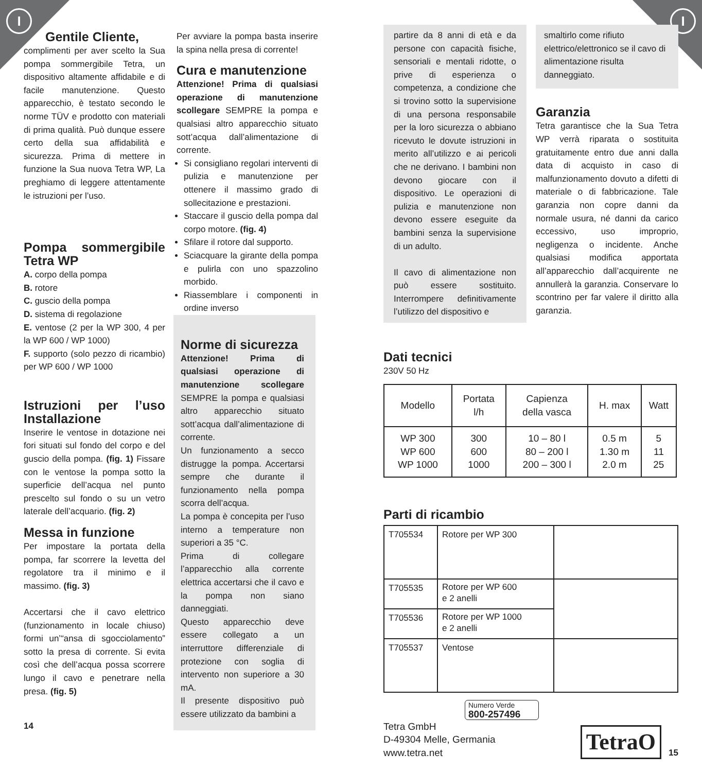I I
Gentile Cliente,
complimenti per aver scelto la Sua pompa sommergibile Tetra, un dispositivo altamente affidabile e di facile manutenzione. Questo apparecchio, è testato secondo le norme TÜV e prodotto con materiali di prima qualità. Può dunque essere certo della sua affidabilità e sicurezza. Prima di mettere in funzione la Sua nuova Tetra WP, La preghiamo di leggere attentamente le istruzioni per l’uso.
Pompa sommergibile Tetra WP
A. corpo della pompa
B. rotore
C. guscio della pompa
D. sistema di regolazione
E. ventose (2 per la WP 300, 4 per la WP 600 / WP 1000)
F. supporto (solo pezzo di ricambio) per WP 600 / WP 1000
Istruzioni per l’uso Installazione
Inserire le ventose in dotazione nei fori situati sul fondo del corpo e del guscio della pompa. (fig. 1) Fissare con le ventose la pompa sotto la superficie dell’acqua nel punto prescelto sul fondo o su un vetro laterale dell’acquario. (fig. 2)
Messa in funzione
Per impostare la portata della pompa, far scorrere la levetta del regolatore tra il minimo e il massimo. (fig. 3)
Accertarsi che il cavo elettrico (funzionamento in locale chiuso) formi un’“ansa di sgocciolamento” sotto la presa di corrente. Si evita così che dell’acqua possa scorrere lungo il cavo e penetrare nella presa. (fig. 5)
14
Per avviare la pompa basta inserire la spina nella presa di corrente!
Cura e manutenzione
Attenzione! Prima di qualsiasi operazione di manutenzione scollegare SEMPRE la pompa e qualsiasi altro apparecchio situato sott’acqua dall’alimentazione di corrente.
Si consigliano regolari interventi di pulizia e manutenzione per ottenere il massimo grado di sollecitazione e prestazioni.
Staccare il guscio della pompa dal corpo motore. (fig. 4)
Sfilare il rotore dal supporto.
Sciacquare la girante della pompa e pulirla con uno spazzolino morbido.
Riassemblare i componenti in ordine inverso
Norme di sicurezza
Attenzione! Prima di qualsiasi operazione di manutenzione scollegare SEMPRE la pompa e qualsiasi altro apparecchio situato sott’acqua dall’alimentazione di corrente.
Un funzionamento a secco distrugge la pompa. Accertarsi sempre che durante il funzionamento nella pompa scorra dell’acqua.
La pompa è concepita per l’uso interno a temperature non superiori a 35 °C.
Prima di collegare l’apparecchio alla corrente elettrica accertarsi che il cavo e la pompa non siano danneggiati.
Questo apparecchio deve essere collegato a un interruttore differenziale di protezione con soglia di intervento non superiore a 30 mA.
Il presente dispositivo può essere utilizzato da bambini a
partire da 8 anni di età e da persone con capacità fisiche, sensoriali e mentali ridotte, o prive di esperienza o competenza, a condizione che si trovino sotto la supervisione di una persona responsabile per la loro sicurezza o abbiano ricevuto le dovute istruzioni in merito all’utilizzo e ai pericoli che ne derivano. I bambini non devono giocare con il dispositivo. Le operazioni di pulizia e manutenzione non devono essere eseguite da bambini senza la supervisione di un adulto.
Il cavo di alimentazione non può essere sostituito. Interrompere definitivamente l’utilizzo del dispositivo e
smaltirlo come rifiuto elettrico/elettronico se il cavo di alimentazione risulta danneggiato.
Garanzia
Tetra garantisce che la Sua Tetra WP verrà riparata o sostituita gratuitamente entro due anni dalla data di acquisto in caso di malfunzionamento dovuto a difetti di materiale o di fabbricazione. Tale garanzia non copre danni da normale usura, né danni da carico eccessivo, uso improprio, negligenza o incidente. Anche qualsiasi modifica apportata all’apparecchio dall’acquirente ne annullerà la garanzia. Conservare lo scontrino per far valere il diritto alla garanzia.
Dati tecnici
230V 50 Hz
| Modello | Portata l/h | Capienza della vasca | H. max | Watt |
| WP 300 WP 600 WP 1000 | 300 600 1000 | 10 – 80 l 80 – 200 l 200 – 300 l | 0.5 m 1.30 m 2.0 m | 5 11 25 |
Parti di ricambio
| T705534 | Rotore per WP 300 | |
| T705535 | Rotore per WP 600 e 2 anelli | |
| T705536 | Rotore per WP 1000 e 2 anelli | |
| T705537 | Ventose | |
Numero Verde
800-257496
Tetra GmbH
D-49304 Melle, Germania
www.tetra.net
TetraO
15